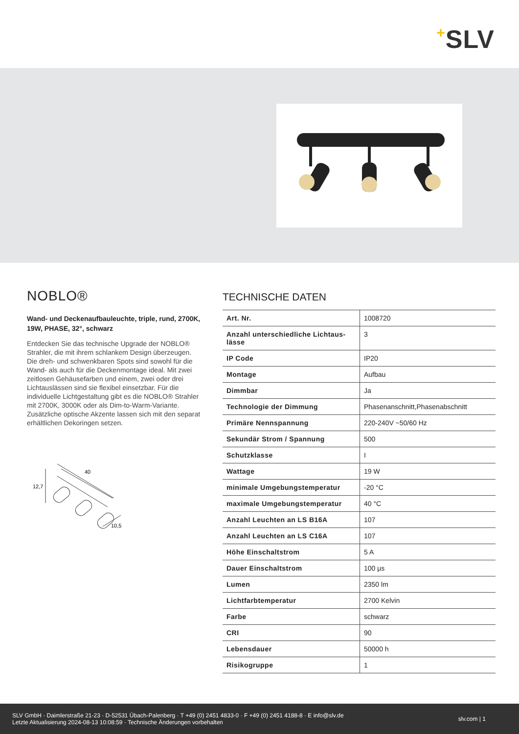+SLV
NOBLO®
Wand- und Deckenaufbauleuchte, triple, rund, 2700K, 19W, PHASE, 32°, schwarz
Entdecken Sie das technische Upgrade der NOBLO® Strahler, die mit ihrem schlankem Design überzeugen. Die dreh- und schwenkbaren Spots sind sowohl für die Wand- als auch für die Deckenmontage ideal. Mit zwei zeitlosen Gehäusefarben und einem, zwei oder drei Lichtauslässen sind sie flexibel einsetzbar. Für die individuelle Lichtgestaltung gibt es die NOBLO® Strahler mit 2700K, 3000K oder als Dim-to-Warm-Variante. Zusätzliche optische Akzente lassen sich mit den separat erhältlichen Dekoringen setzen.
40
12,7
10,5
TECHNISCHE DATEN
| Art. Nr. | 1008720 |
| Anzahl unterschiedliche Lichtaus-lässe | 3 |
| IP Code | IP20 |
| Montage | Aufbau |
| Dimmbar | Ja |
| Technologie der Dimmung | Phasenanschnitt,Phasenabschnitt |
| Primäre Nennspannung | 220-240V ~50/60 Hz |
| Sekundär Strom / Spannung | 500 |
| Schutzklasse | I |
| Wattage | 19 W |
| minimale Umgebungstemperatur | -20 °C |
| maximale Umgebungstemperatur | 40 °C |
| Anzahl Leuchten an LS B16A | 107 |
| Anzahl Leuchten an LS C16A | 107 |
| Höhe Einschaltstrom | 5 A |
| Dauer Einschaltstrom | 100 µs |
| Lumen | 2350 lm |
| Lichtfarbtemperatur | 2700 Kelvin |
| Farbe | schwarz |
| CRI | 90 |
| Lebensdauer | 50000 h |
| Risikogruppe | 1 |
SLV GmbH · Daimlerstraße 21-23 · D-52531 Übach-Palenberg · T +49 (0) 2451 4833-0 · F +49 (0) 2451 4188-8 · E info@slv.de
Letzte Aktualisierung 2024-08-13 10:08:59 · Technische Änderungen vorbehalten
slv.com | 1